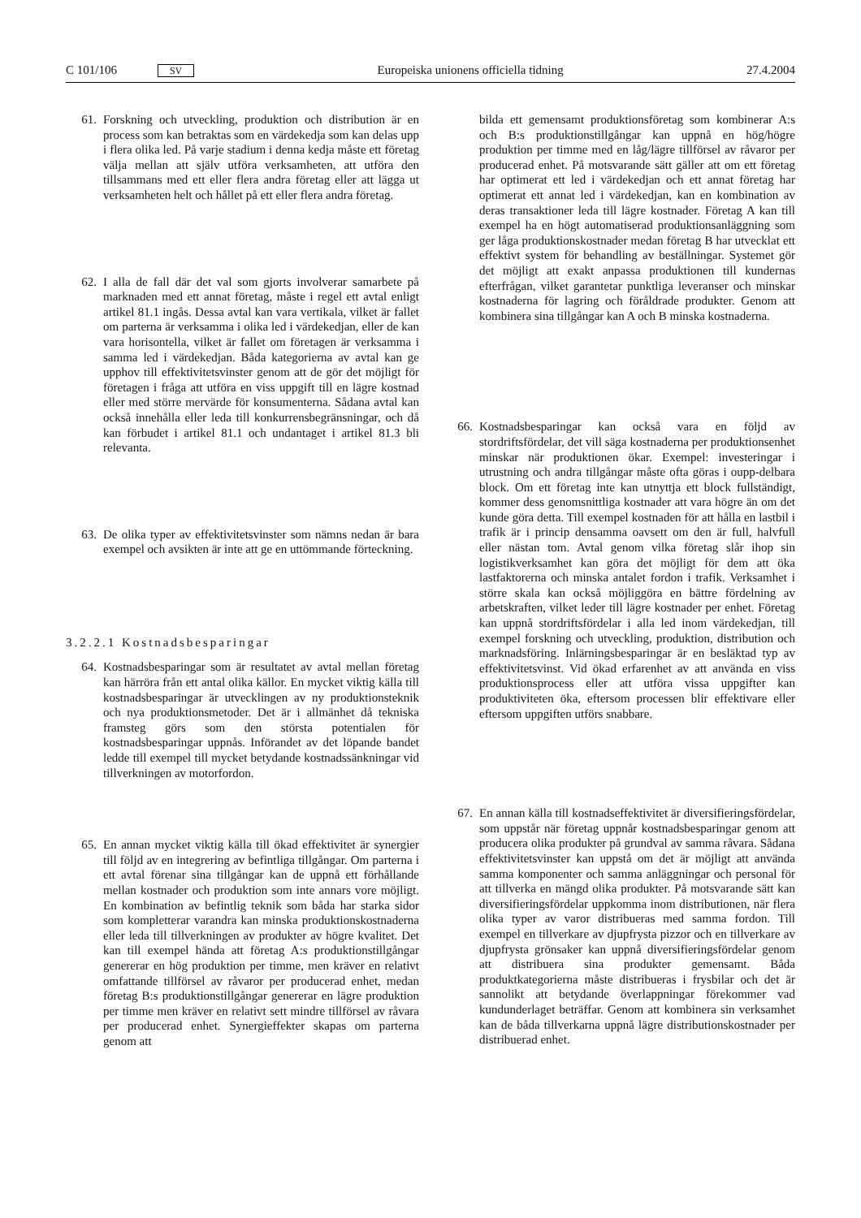C 101/106 SV Europeiska unionens officiella tidning 27.4.2004
61. Forskning och utveckling, produktion och distribution är en process som kan betraktas som en värdekedja som kan delas upp i flera olika led. På varje stadium i denna kedja måste ett företag välja mellan att själv utföra verksamheten, att utföra den tillsammans med ett eller flera andra företag eller att lägga ut verksamheten helt och hållet på ett eller flera andra företag.
62. I alla de fall där det val som gjorts involverar samarbete på marknaden med ett annat företag, måste i regel ett avtal enligt artikel 81.1 ingås. Dessa avtal kan vara vertikala, vilket är fallet om parterna är verksamma i olika led i värdekedjan, eller de kan vara horisontella, vilket är fallet om företagen är verksamma i samma led i värdekedjan. Båda kategorierna av avtal kan ge upphov till effektivitetsvinster genom att de gör det möjligt för företagen i fråga att utföra en viss uppgift till en lägre kostnad eller med större mervärde för konsumenterna. Sådana avtal kan också innehålla eller leda till konkurrensbegränsningar, och då kan förbudet i artikel 81.1 och undantaget i artikel 81.3 bli relevanta.
63. De olika typer av effektivitetsvinster som nämns nedan är bara exempel och avsikten är inte att ge en uttömmande förteckning.
3.2.2.1 Kostnadsbesparingar
64. Kostnadsbesparingar som är resultatet av avtal mellan företag kan härröra från ett antal olika källor. En mycket viktig källa till kostnadsbesparingar är utvecklingen av ny produktionsteknik och nya produktionsmetoder. Det är i allmänhet då tekniska framsteg görs som den största potentialen för kostnadsbesparingar uppnås. Införandet av det löpande bandet ledde till exempel till mycket betydande kostnadssänkningar vid tillverkningen av motorfordon.
65. En annan mycket viktig källa till ökad effektivitet är synergier till följd av en integrering av befintliga tillgångar. Om parterna i ett avtal förenar sina tillgångar kan de uppnå ett förhållande mellan kostnader och produktion som inte annars vore möjligt. En kombination av befintlig teknik som båda har starka sidor som kompletterar varandra kan minska produktionskostnaderna eller leda till tillverkningen av produkter av högre kvalitet. Det kan till exempel hända att företag A:s produktionstillgångar genererar en hög produktion per timme, men kräver en relativt omfattande tillförsel av råvaror per producerad enhet, medan företag B:s produktionstillgångar genererar en lägre produktion per timme men kräver en relativt sett mindre tillförsel av råvara per producerad enhet. Synergieffekter skapas om parterna genom att
bilda ett gemensamt produktionsföretag som kombinerar A:s och B:s produktionstillgångar kan uppnå en hög/högre produktion per timme med en låg/lägre tillförsel av råvaror per producerad enhet. På motsvarande sätt gäller att om ett företag har optimerat ett led i värdekedjan och ett annat företag har optimerat ett annat led i värdekedjan, kan en kombination av deras transaktioner leda till lägre kostnader. Företag A kan till exempel ha en högt automatiserad produktionsanläggning som ger låga produktionskostnader medan företag B har utvecklat ett effektivt system för behandling av beställningar. Systemet gör det möjligt att exakt anpassa produktionen till kundernas efterfrågan, vilket garantetar punktliga leveranser och minskar kostnaderna för lagring och föråldrade produkter. Genom att kombinera sina tillgångar kan A och B minska kostnaderna.
66. Kostnadsbesparingar kan också vara en följd av stordriftsfördelar, det vill säga kostnaderna per produktionsenhet minskar när produktionen ökar. Exempel: investeringar i utrustning och andra tillgångar måste ofta göras i oupp-delbara block. Om ett företag inte kan utnyttja ett block fullständigt, kommer dess genomsnittliga kostnader att vara högre än om det kunde göra detta. Till exempel kostnaden för att hålla en lastbil i trafik är i princip densamma oavsett om den är full, halvfull eller nästan tom. Avtal genom vilka företag slår ihop sin logistikverksamhet kan göra det möjligt för dem att öka lastfaktorerna och minska antalet fordon i trafik. Verksamhet i större skala kan också möjliggöra en bättre fördelning av arbetskraften, vilket leder till lägre kostnader per enhet. Företag kan uppnå stordriftsfördelar i alla led inom värdekedjan, till exempel forskning och utveckling, produktion, distribution och marknadsföring. Inlärningsbesparingar är en besläktad typ av effektivitetsvinst. Vid ökad erfarenhet av att använda en viss produktionsprocess eller att utföra vissa uppgifter kan produktiviteten öka, eftersom processen blir effektivare eller eftersom uppgiften utförs snabbare.
67. En annan källa till kostnadseffektivitet är diversifieringsfördelar, som uppstår när företag uppnår kostnadsbesparingar genom att producera olika produkter på grundval av samma råvara. Sådana effektivitetsvinster kan uppstå om det är möjligt att använda samma komponenter och samma anläggningar och personal för att tillverka en mängd olika produkter. På motsvarande sätt kan diversifieringsfördelar uppkomma inom distributionen, när flera olika typer av varor distribueras med samma fordon. Till exempel en tillverkare av djupfrysta pizzor och en tillverkare av djupfrysta grönsaker kan uppnå diversifieringsfördelar genom att distribuera sina produkter gemensamt. Båda produktkategorierna måste distribueras i frysbilar och det är sannolikt att betydande överlappningar förekommer vad kundunderlaget beträffar. Genom att kombinera sin verksamhet kan de båda tillverkarna uppnå lägre distributionskostnader per distribuerad enhet.